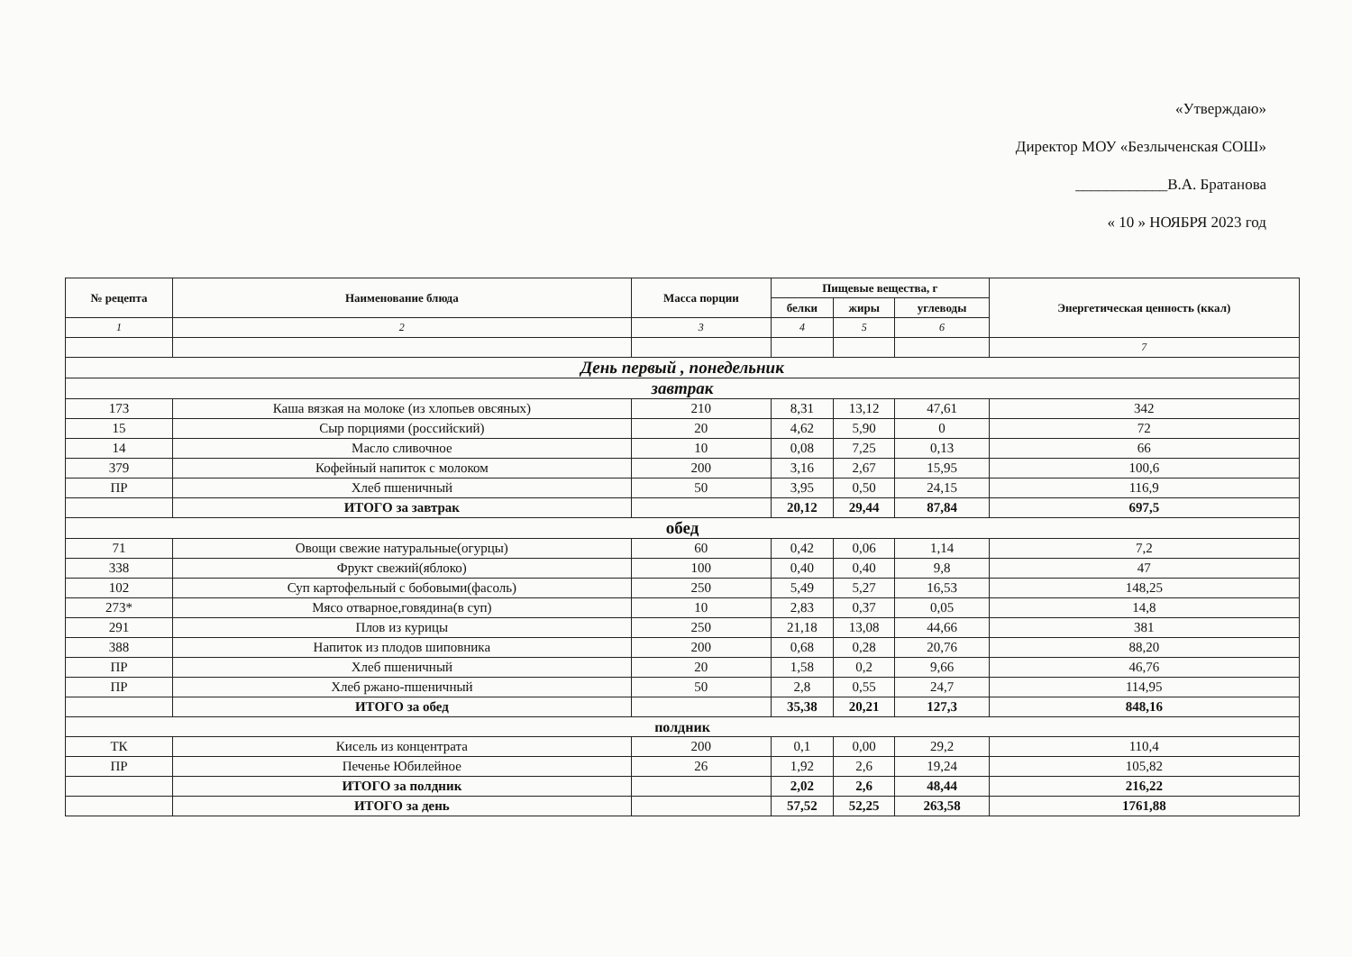«Утверждаю»
Директор МОУ «Безлыченская СОШ»
____________В.А. Братанова
« 10 » НОЯБРЯ 2023 год
| № рецепта | Наименование блюда | Масса порции | Пищевые вещества, г | | | Энергетическая ценность (ккал) |
| --- | --- | --- | --- | --- | --- | --- |
| | | | белки | жиры | углеводы | |
| 1 | 2 | 3 | 4 | 5 | 6 | |
| | | | | | | 7 |
| День первый , понедельник | | | | | | |
| завтрак | | | | | | |
| 173 | Каша вязкая на молоке (из хлопьев овсяных) | 210 | 8,31 | 13,12 | 47,61 | 342 |
| 15 | Сыр порциями (российский) | 20 | 4,62 | 5,90 | 0 | 72 |
| 14 | Масло сливочное | 10 | 0,08 | 7,25 | 0,13 | 66 |
| 379 | Кофейный напиток с молоком | 200 | 3,16 | 2,67 | 15,95 | 100,6 |
| ПР | Хлеб пшеничный | 50 | 3,95 | 0,50 | 24,15 | 116,9 |
| | ИТОГО за завтрак | | 20,12 | 29,44 | 87,84 | 697,5 |
| обед | | | | | | |
| 71 | Овощи свежие натуральные(огурцы) | 60 | 0,42 | 0,06 | 1,14 | 7,2 |
| 338 | Фрукт свежий(яблоко) | 100 | 0,40 | 0,40 | 9,8 | 47 |
| 102 | Суп картофельный с бобовыми(фасоль) | 250 | 5,49 | 5,27 | 16,53 | 148,25 |
| 273* | Мясо отварное,говядина(в суп) | 10 | 2,83 | 0,37 | 0,05 | 14,8 |
| 291 | Плов из курицы | 250 | 21,18 | 13,08 | 44,66 | 381 |
| 388 | Напиток из плодов шиповника | 200 | 0,68 | 0,28 | 20,76 | 88,20 |
| ПР | Хлеб пшеничный | 20 | 1,58 | 0,2 | 9,66 | 46,76 |
| ПР | Хлеб ржано-пшеничный | 50 | 2,8 | 0,55 | 24,7 | 114,95 |
| | ИТОГО за обед | | 35,38 | 20,21 | 127,3 | 848,16 |
| полдник | | | | | | |
| ТК | Кисель из концентрата | 200 | 0,1 | 0,00 | 29,2 | 110,4 |
| ПР | Печенье Юбилейное | 26 | 1,92 | 2,6 | 19,24 | 105,82 |
| | ИТОГО за полдник | | 2,02 | 2,6 | 48,44 | 216,22 |
| | ИТОГО за день | | 57,52 | 52,25 | 263,58 | 1761,88 |